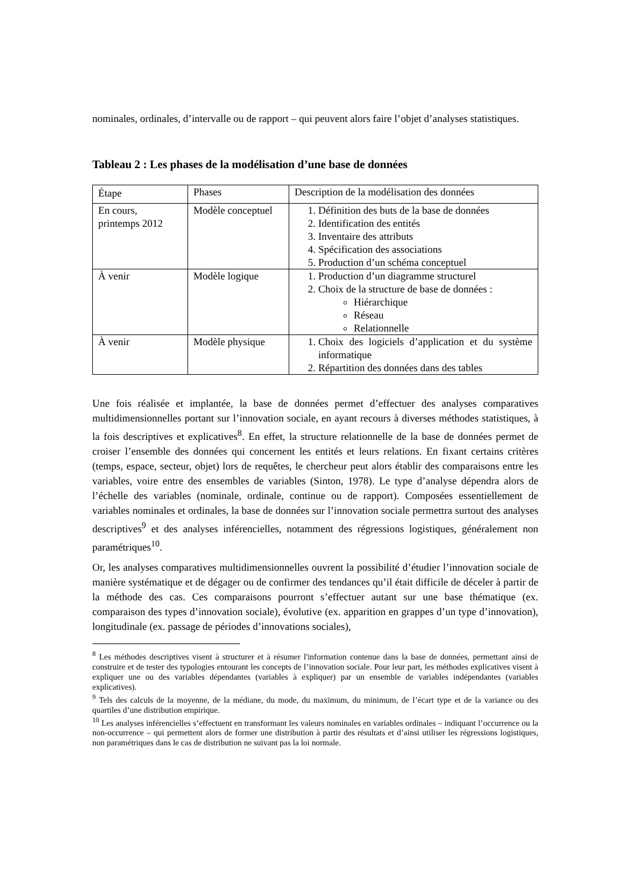nominales, ordinales, d’intervalle ou de rapport – qui peuvent alors faire l’objet d’analyses statistiques.
Tableau 2 : Les phases de la modélisation d’une base de données
| Étape | Phases | Description de la modélisation des données |
| En cours, printemps 2012 | Modèle conceptuel | 1. Définition des buts de la base de données 2. Identification des entités 3. Inventaire des attributs 4. Spécification des associations 5. Production d’un schéma conceptuel |
| À venir | Modèle logique | 1. Production d’un diagramme structurel 2. Choix de la structure de base de données : Hiérarchique Réseau Relationnelle |
| À venir | Modèle physique | 1. Choix des logiciels d’application et du système informatique 2. Répartition des données dans des tables |
Une fois réalisée et implantée, la base de données permet d’effectuer des analyses comparatives multidimensionnelles portant sur l’innovation sociale, en ayant recours à diverses méthodes statistiques, à la fois descriptives et explicatives<sup>8</sup>. En effet, la structure relationnelle de la base de données permet de croiser l’ensemble des données qui concernent les entités et leurs relations. En fixant certains critères (temps, espace, secteur, objet) lors de requêtes, le chercheur peut alors établir des comparaisons entre les variables, voire entre des ensembles de variables (Sinton, 1978). Le type d’analyse dépendra alors de l’échelle des variables (nominale, ordinale, continue ou de rapport). Composées essentiellement de variables nominales et ordinales, la base de données sur l’innovation sociale permettra surtout des analyses descriptives<sup>9</sup> et des analyses inférencielles, notamment des régressions logistiques, généralement non paramétriques<sup>10</sup>.
Or, les analyses comparatives multidimensionnelles ouvrent la possibilité d’étudier l’innovation sociale de manière systématique et de dégager ou de confirmer des tendances qu’il était difficile de déceler à partir de la méthode des cas. Ces comparaisons pourront s’effectuer autant sur une base thématique (ex. comparaison des types d’innovation sociale), évolutive (ex. apparition en grappes d’un type d’innovation), longitudinale (ex. passage de périodes d’innovations sociales),
<sup>8</sup> Les méthodes descriptives visent à structurer et à résumer l'information contenue dans la base de données, permettant ainsi de construire et de tester des typologies entourant les concepts de l’innovation sociale. Pour leur part, les méthodes explicatives visent à expliquer une ou des variables dépendantes (variables à expliquer) par un ensemble de variables indépendantes (variables explicatives).
<sup>9</sup> Tels des calculs de la moyenne, de la médiane, du mode, du maximum, du minimum, de l’écart type et de la variance ou des quartiles d’une distribution empirique.
<sup>10</sup> Les analyses inférencielles s’effectuent en transformant les valeurs nominales en variables ordinales – indiquant l’occurrence ou la non-occurrence – qui permettent alors de former une distribution à partir des résultats et d’ainsi utiliser les régressions logistiques, non paramétriques dans le cas de distribution ne suivant pas la loi normale.